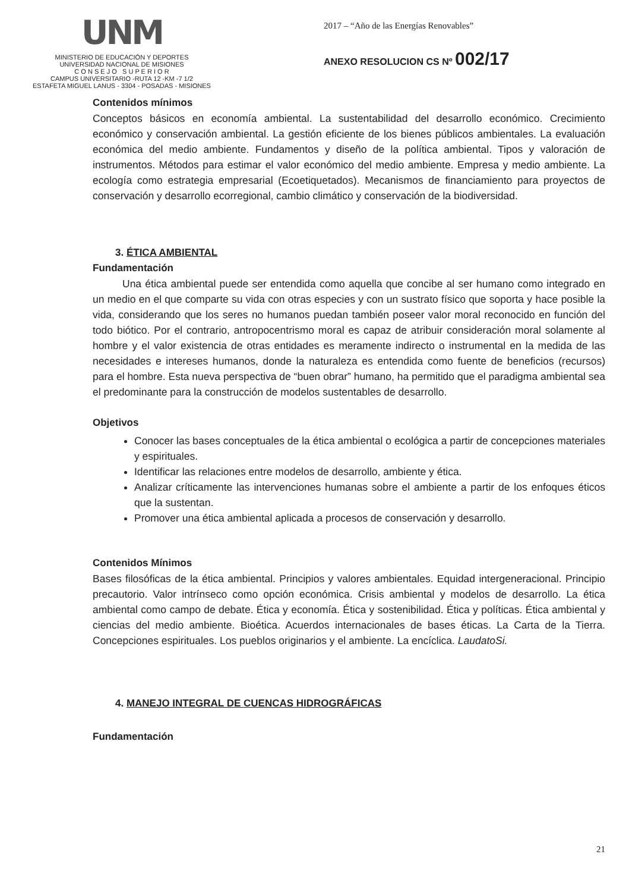UNM
MINISTERIO DE EDUCACIÓN Y DEPORTES
UNIVERSIDAD NACIONAL DE MISIONES
C O N S E J O S U P E R I O R
CAMPUS UNIVERSITARIO -RUTA 12 -KM -7 1/2
ESTAFETA MIGUEL LANUS - 3304 - POSADAS - MISIONES
2017 – “Año de las Energías Renovables”
ANEXO RESOLUCION CS Nº 002/17
Contenidos mínimos
Conceptos básicos en economía ambiental. La sustentabilidad del desarrollo económico. Crecimiento económico y conservación ambiental. La gestión eficiente de los bienes públicos ambientales. La evaluación económica del medio ambiente. Fundamentos y diseño de la política ambiental. Tipos y valoración de instrumentos. Métodos para estimar el valor económico del medio ambiente. Empresa y medio ambiente. La ecología como estrategia empresarial (Ecoetiquetados). Mecanismos de financiamiento para proyectos de conservación y desarrollo ecorregional, cambio climático y conservación de la biodiversidad.
3. ÉTICA AMBIENTAL
Fundamentación
Una ética ambiental puede ser entendida como aquella que concibe al ser humano como integrado en un medio en el que comparte su vida con otras especies y con un sustrato físico que soporta y hace posible la vida, considerando que los seres no humanos puedan también poseer valor moral reconocido en función del todo biótico. Por el contrario, antropocentrismo moral es capaz de atribuir consideración moral solamente al hombre y el valor existencia de otras entidades es meramente indirecto o instrumental en la medida de las necesidades e intereses humanos, donde la naturaleza es entendida como fuente de beneficios (recursos) para el hombre. Esta nueva perspectiva de “buen obrar” humano, ha permitido que el paradigma ambiental sea el predominante para la construcción de modelos sustentables de desarrollo.
Objetivos
Conocer las bases conceptuales de la ética ambiental o ecológica a partir de concepciones materiales y espirituales.
Identificar las relaciones entre modelos de desarrollo, ambiente y ética.
Analizar críticamente las intervenciones humanas sobre el ambiente a partir de los enfoques éticos que la sustentan.
Promover una ética ambiental aplicada a procesos de conservación y desarrollo.
Contenidos Mínimos
Bases filosóficas de la ética ambiental. Principios y valores ambientales. Equidad intergeneracional. Principio precautorio. Valor intrínseco como opción económica. Crisis ambiental y modelos de desarrollo. La ética ambiental como campo de debate. Ética y economía. Ética y sostenibilidad. Ética y políticas. Ética ambiental y ciencias del medio ambiente. Bioética. Acuerdos internacionales de bases éticas. La Carta de la Tierra. Concepciones espirituales. Los pueblos originarios y el ambiente. La encíclica. LaudatoSi.
4. MANEJO INTEGRAL DE CUENCAS HIDROGRÁFICAS
Fundamentación
21